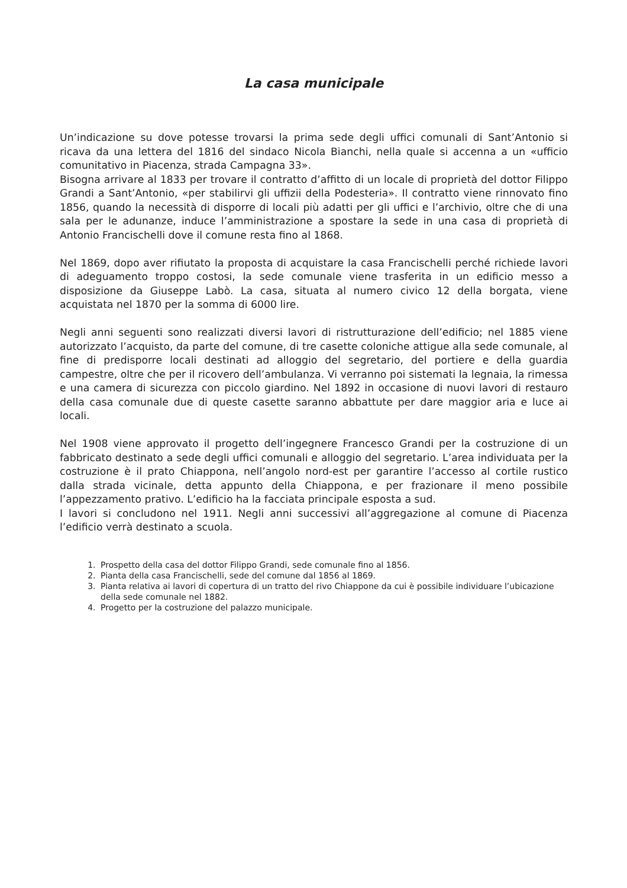La casa municipale
Un’indicazione su dove potesse trovarsi la prima sede degli uffici comunali di Sant’Antonio si ricava da una lettera del 1816 del sindaco Nicola Bianchi, nella quale si accenna a un «ufficio comunitativo in Piacenza, strada Campagna 33».
Bisogna arrivare al 1833 per trovare il contratto d’affitto di un locale di proprietà del dottor Filippo Grandi a Sant’Antonio, «per stabilirvi gli uffizii della Podesteria». Il contratto viene rinnovato fino 1856, quando la necessità di disporre di locali più adatti per gli uffici e l’archivio, oltre che di una sala per le adunanze, induce l’amministrazione a spostare la sede in una casa di proprietà di Antonio Francischelli dove il comune resta fino al 1868.
Nel 1869, dopo aver rifiutato la proposta di acquistare la casa Francischelli perché richiede lavori di adeguamento troppo costosi, la sede comunale viene trasferita in un edificio messo a disposizione da Giuseppe Labò. La casa, situata al numero civico 12 della borgata, viene acquistata nel 1870 per la somma di 6000 lire.
Negli anni seguenti sono realizzati diversi lavori di ristrutturazione dell’edificio; nel 1885 viene autorizzato l’acquisto, da parte del comune, di tre casette coloniche attigue alla sede comunale, al fine di predisporre locali destinati ad alloggio del segretario, del portiere e della guardia campestre, oltre che per il ricovero dell’ambulanza. Vi verranno poi sistemati la legnaia, la rimessa e una camera di sicurezza con piccolo giardino. Nel 1892 in occasione di nuovi lavori di restauro della casa comunale due di queste casette saranno abbattute per dare maggior aria e luce ai locali.
Nel 1908 viene approvato il progetto dell’ingegnere Francesco Grandi per la costruzione di un fabbricato destinato a sede degli uffici comunali e alloggio del segretario. L’area individuata per la costruzione è il prato Chiappona, nell’angolo nord-est per garantire l’accesso al cortile rustico dalla strada vicinale, detta appunto della Chiappona, e per frazionare il meno possibile l’appezzamento prativo. L’edificio ha la facciata principale esposta a sud.
I lavori si concludono nel 1911. Negli anni successivi all’aggregazione al comune di Piacenza l’edificio verrà destinato a scuola.
1. Prospetto della casa del dottor Filippo Grandi, sede comunale fino al 1856.
2. Pianta della casa Francischelli, sede del comune dal 1856 al 1869.
3. Pianta relativa ai lavori di copertura di un tratto del rivo Chiappone da cui è possibile individuare l’ubicazione della sede comunale nel 1882.
4. Progetto per la costruzione del palazzo municipale.